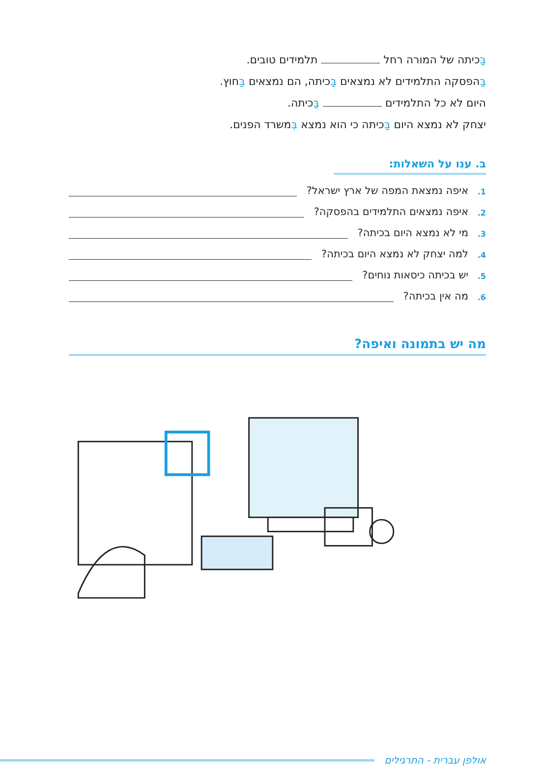בַּכיתה של המורה רחל תלמידים טובים.
בַּהפסקה התלמידים לא נמצאים בַּכיתה, הם נמצאים בַּחוץ.
היום לא כל התלמידים בַּכיתה.
יצחק לא נמצא היום בַּכיתה כי הוא נמצא בְּמשרד הפנים.
ב. ענו על השאלות:
1. איפה נמצאת המפה של ארץ ישראל?
2. איפה נמצאים התלמידים בהפסקה?
3. מי לא נמצא היום בכיתה?
4. למה יצחק לא נמצא היום בכיתה?
5. יש בכיתה כיסאות נוחים?
6. מה אין בכיתה?
מה יש בתמונה ואיפה?
אולפן עברית - התרגילים